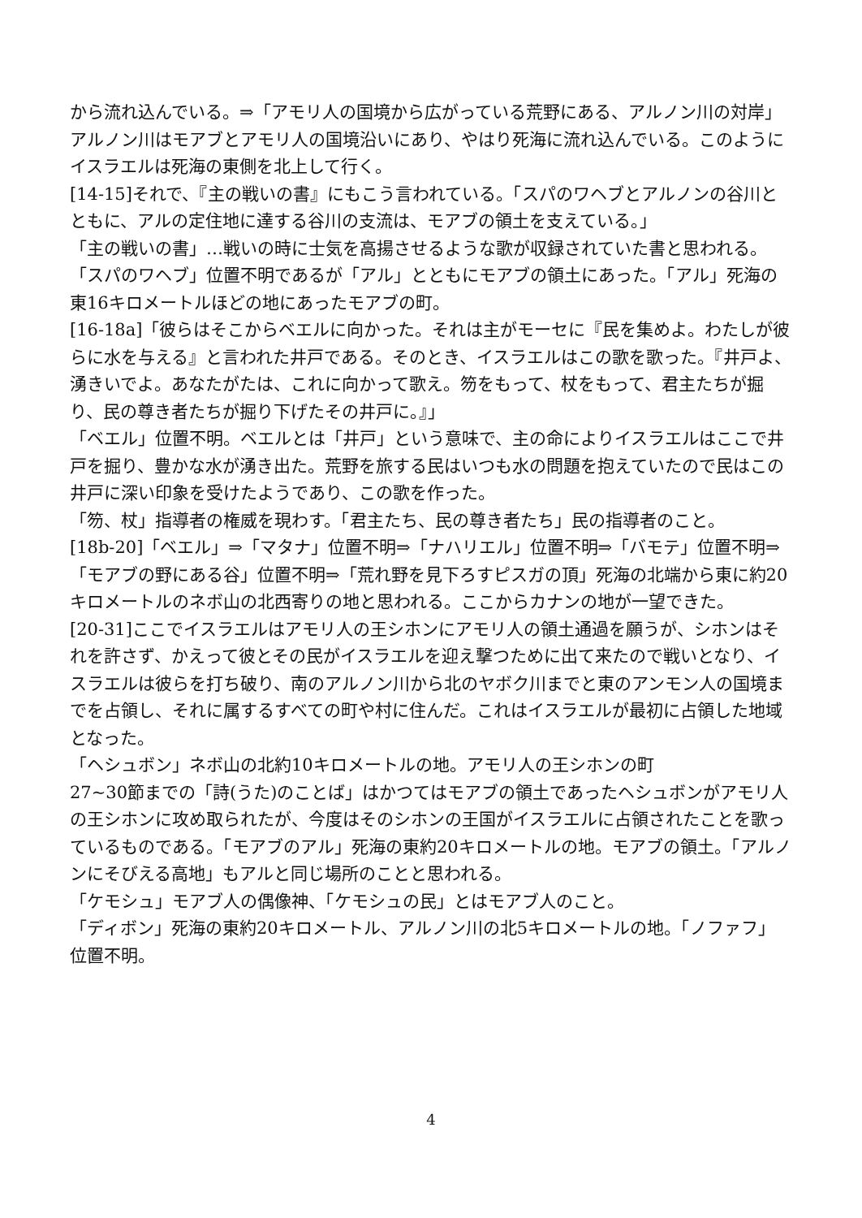から流れ込んでいる。⇒「アモリ人の国境から広がっている荒野にある、アルノン川の対岸」アルノン川はモアブとアモリ人の国境沿いにあり、やはり死海に流れ込んでいる。このようにイスラエルは死海の東側を北上して行く。
[14-15]それで、『主の戦いの書』にもこう言われている。「スパのワヘブとアルノンの谷川とともに、アルの定住地に達する谷川の支流は、モアブの領土を支えている。」
「主の戦いの書」…戦いの時に士気を高揚させるような歌が収録されていた書と思われる。
「スパのワヘブ」位置不明であるが「アル」とともにモアブの領土にあった。「アル」死海の東16キロメートルほどの地にあったモアブの町。
[16-18a]「彼らはそこからベエルに向かった。それは主がモーセに『民を集めよ。わたしが彼らに水を与える』と言われた井戸である。そのとき、イスラエルはこの歌を歌った。『井戸よ、湧きいでよ。あなたがたは、これに向かって歌え。笏をもって、杖をもって、君主たちが掘り、民の尊き者たちが掘り下げたその井戸に。』」
「ベエル」位置不明。ベエルとは「井戸」という意味で、主の命によりイスラエルはここで井戸を掘り、豊かな水が湧き出た。荒野を旅する民はいつも水の問題を抱えていたので民はこの井戸に深い印象を受けたようであり、この歌を作った。
「笏、杖」指導者の権威を現わす。「君主たち、民の尊き者たち」民の指導者のこと。
[18b-20]「ベエル」⇒「マタナ」位置不明⇒「ナハリエル」位置不明⇒「バモテ」位置不明⇒「モアブの野にある谷」位置不明⇒「荒れ野を見下ろすピスガの頂」死海の北端から東に約20キロメートルのネボ山の北西寄りの地と思われる。ここからカナンの地が一望できた。
[20-31]ここでイスラエルはアモリ人の王シホンにアモリ人の領土通過を願うが、シホンはそれを許さず、かえって彼とその民がイスラエルを迎え撃つために出て来たので戦いとなり、イスラエルは彼らを打ち破り、南のアルノン川から北のヤボク川までと東のアンモン人の国境までを占領し、それに属するすべての町や村に住んだ。これはイスラエルが最初に占領した地域となった。
「ヘシュボン」ネボ山の北約10キロメートルの地。アモリ人の王シホンの町
27~30節までの「詩(うた)のことば」はかつてはモアブの領土であったヘシュボンがアモリ人の王シホンに攻め取られたが、今度はそのシホンの王国がイスラエルに占領されたことを歌っているものである。「モアブのアル」死海の東約20キロメートルの地。モアブの領土。「アルノンにそびえる高地」もアルと同じ場所のことと思われる。
「ケモシュ」モアブ人の偶像神、「ケモシュの民」とはモアブ人のこと。
「ディボン」死海の東約20キロメートル、アルノン川の北5キロメートルの地。「ノファフ」位置不明。
4